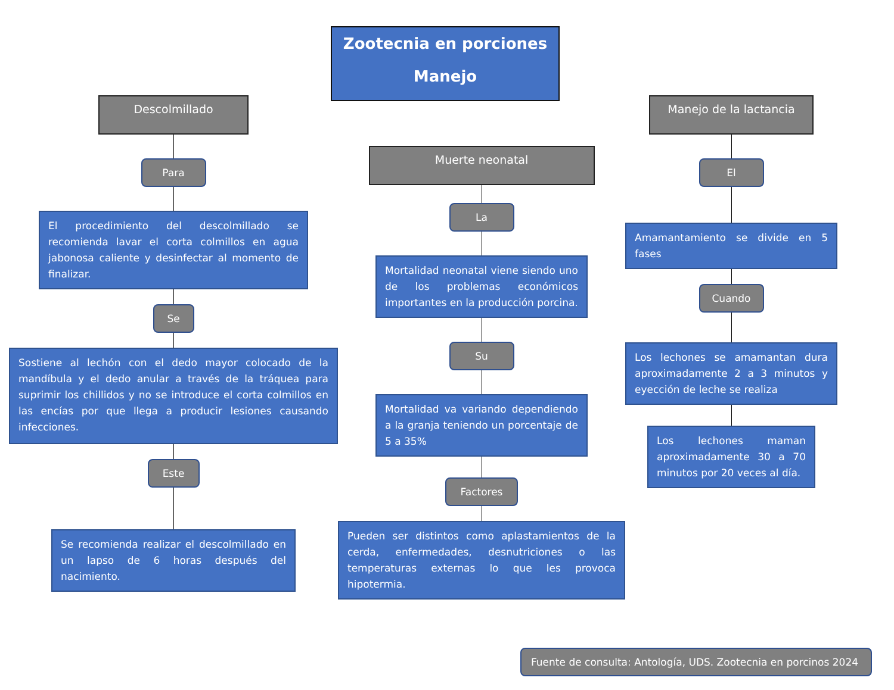Zootecnia en porciones
Manejo
Descolmillado
Para
El procedimiento del descolmillado se recomienda lavar el corta colmillos en agua jabonosa caliente y desinfectar al momento de finalizar.
Se
Sostiene al lechón con el dedo mayor colocado de la mandíbula y el dedo anular a través de la tráquea para suprimir los chillidos y no se introduce el corta colmillos en las encías por que llega a producir lesiones causando infecciones.
Este
Se recomienda realizar el descolmillado en un lapso de 6 horas después del nacimiento.
Muerte neonatal
La
Mortalidad neonatal viene siendo uno de los problemas económicos importantes en la producción porcina.
Su
Mortalidad va variando dependiendo a la granja teniendo un porcentaje de 5 a 35%
Factores
Pueden ser distintos como aplastamientos de la cerda, enfermedades, desnutriciones o las temperaturas externas lo que les provoca hipotermia.
Manejo de la lactancia
El
Amamantamiento se divide en 5 fases
Cuando
Los lechones se amamantan dura aproximadamente 2 a 3 minutos y eyección de leche se realiza
Los lechones maman aproximadamente 30 a 70 minutos por 20 veces al día.
Fuente de consulta: Antología, UDS. Zootecnia en porcinos 2024